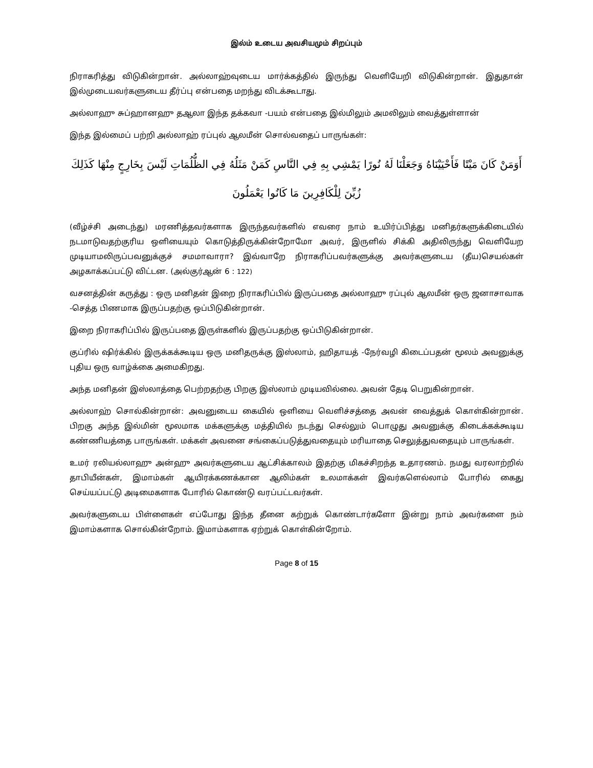இல்ம் உடைய அவசியமும் சிறப்பும்
நிராகரித்து விடுகின்றான். அல்லாஹ்வுடைய மார்க்கத்தில் இருந்து வெளியேறி விடுகின்றான். இதுதான் இல்முடையவர்களுடைய தீர்ப்பு என்பதை மறந்து விடக்கூடாது.
அல்லாஹு சுப்ஹானஹு தஆலா இந்த தக்கவா -பயம் என்பதை இல்மிலும் அமலிலும் வைத்துள்ளான்
இந்த இல்மைப் பற்றி அல்லாஹ் ரப்புல் ஆலமீன் சொல்வதைப் பாருங்கள்:
أَوَمَنْ كَانَ مَيْتًا فَأَحْيَيْنَاهُ وَجَعَلْنَا لَهُ نُورًا يَمْشِي بِهِ فِي النَّاسِ كَمَنْ مَثَلُهُ فِي الظُّلُمَاتِ لَيْسَ بِخَارِجٍ مِنْهَا كَذَلِكَ زُيِّنَ لِلْكَافِرِينَ مَا كَانُوا يَعْمَلُونَ
(வீழ்ச்சி அடைந்து) மரணித்தவர்களாக இருந்தவர்களில் எவரை நாம் உயிர்ப்பித்து மனிதர்களுக்கிடையில் நடமாடுவதற்குரிய ஒளியையும் கொடுத்திருக்கின்றோமோ அவர், இருளில் சிக்கி அதிலிருந்து வெளியேற முடியாமலிருப்பவனுக்குச் சமமாவாரா? இவ்வாறே நிராகரிப்பவர்களுக்கு அவர்களுடைய (தீய)செயல்கள் அழகாக்கப்பட்டு விட்டன. (அல்குர்ஆன் 6 : 122)
வசனத்தின் கருத்து : ஒரு மனிதன் இறை நிராகரிப்பில் இருப்பதை அல்லாஹு ரப்புல் ஆலமீன் ஒரு ஜனாசாவாக -செத்த பிணமாக இருப்பதற்கு ஒப்பிடுகின்றான்.
இறை நிராகரிப்பில் இருப்பதை இருள்களில் இருப்பதற்கு ஒப்பிடுகின்றான்.
குப்ரில் ஷிர்க்கில் இருக்கக்கூடிய ஒரு மனிதருக்கு இஸ்லாம், ஹிதாயத் -நேர்வழி கிடைப்பதன் மூலம் அவனுக்கு புதிய ஒரு வாழ்க்கை அமைகிறது.
அந்த மனிதன் இஸ்லாத்தை பெற்றதற்கு பிறகு இஸ்லாம் முடியவில்லை. அவன் தேடி பெறுகின்றான்.
அல்லாஹ் சொல்கின்றான்: அவனுடைய கையில் ஒளியை வெளிச்சத்தை அவன் வைத்துக் கொள்கின்றான். பிறகு அந்த இல்மின் மூலமாக மக்களுக்கு மத்தியில் நடந்து செல்லும் பொழுது அவனுக்கு கிடைக்கக்கூடிய கண்ணியத்தை பாருங்கள். மக்கள் அவனை சங்கைப்படுத்துவதையும் மரியாதை செலுத்துவதையும் பாருங்கள்.
உமர் ரலியல்லாஹு அன்ஹு அவர்களுடைய ஆட்சிக்காலம் இதற்கு மிகச்சிறந்த உதாரணம். நமது வரலாற்றில் தாபியீன்கள், இமாம்கள் ஆயிரக்கணக்கான ஆலிம்கள் உலமாக்கள் இவர்களெல்லாம் போரில் கைது செய்யப்பட்டு அடிமைகளாக போரில் கொண்டு வரப்பட்டவர்கள்.
அவர்களுடைய பிள்ளைகள் எப்போது இந்த தீனை கற்றுக் கொண்டார்களோ இன்று நாம் அவர்களை நம் இமாம்களாக சொல்கின்றோம். இமாம்களாக ஏற்றுக் கொள்கின்றோம்.
Page 8 of 15